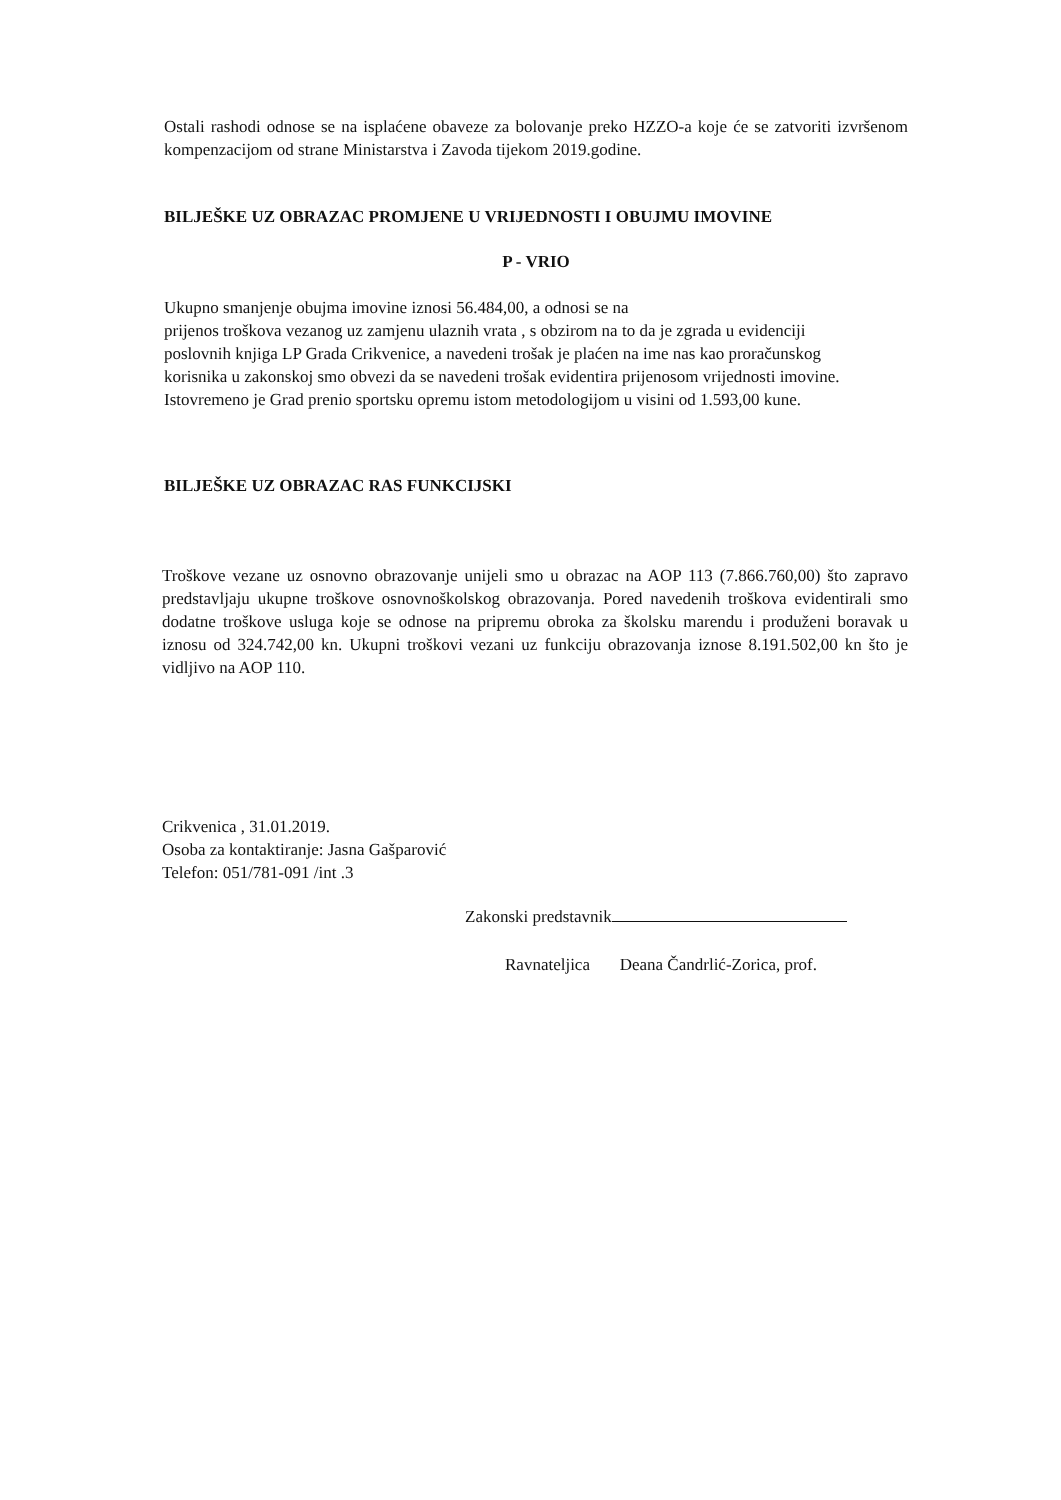Ostali rashodi odnose se na isplaćene obaveze za bolovanje preko HZZO-a koje će se zatvoriti izvršenom kompenzacijom od strane Ministarstva i Zavoda tijekom 2019.godine.
BILJEŠKE UZ OBRAZAC PROMJENE U VRIJEDNOSTI I OBUJMU IMOVINE
P - VRIO
Ukupno smanjenje obujma imovine iznosi 56.484,00, a odnosi se na
prijenos troškova vezanog uz zamjenu ulaznih vrata , s obzirom na to da je zgrada u evidenciji poslovnih knjiga LP Grada Crikvenice, a navedeni trošak je plaćen na ime nas kao proračunskog korisnika u zakonskoj smo obvezi da se navedeni trošak evidentira prijenosom vrijednosti imovine. Istovremeno je Grad prenio sportsku opremu istom metodologijom u visini od 1.593,00 kune.
BILJEŠKE UZ OBRAZAC RAS FUNKCIJSKI
Troškove vezane uz osnovno obrazovanje unijeli smo u obrazac na AOP 113 (7.866.760,00) što zapravo predstavljaju ukupne troškove osnovnoškolskog obrazovanja. Pored navedenih troškova evidentirali smo dodatne troškove usluga koje se odnose na pripremu obroka za školsku marendu i produženi boravak u iznosu od 324.742,00 kn. Ukupni troškovi vezani uz funkciju obrazovanja iznose 8.191.502,00 kn što je vidljivo na AOP 110.
Crikvenica , 31.01.2019.
Osoba za kontaktiranje: Jasna Gašparović
Telefon: 051/781-091 /int .3
Zakonski predstavnik
Ravnateljica Deana Čandrlić-Zorica, prof.